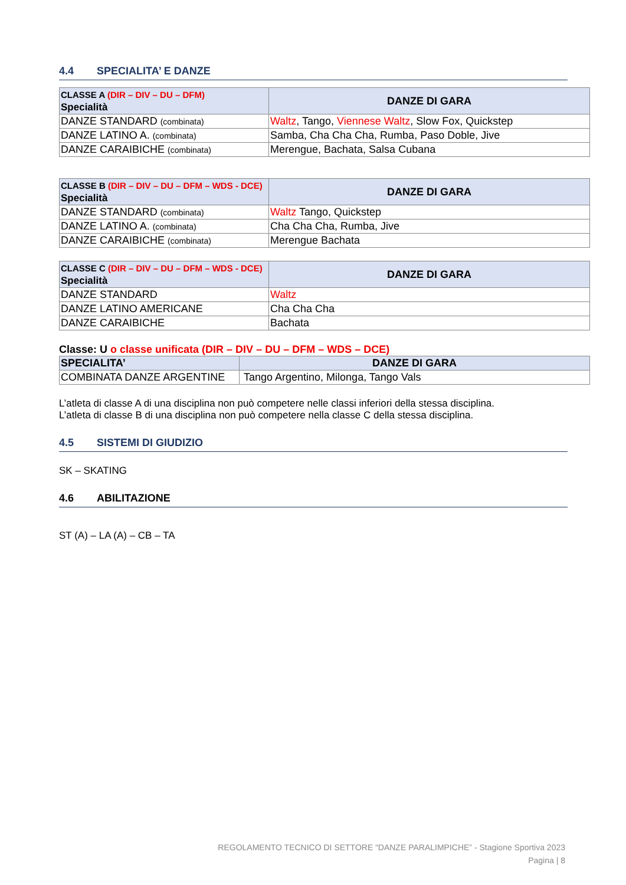4.4 SPECIALITA’ E DANZE
| CLASSE A (DIR – DIV – DU – DFM) Specialità | DANZE DI GARA |
| DANZE STANDARD (combinata) | Waltz , Tango, Viennese Waltz , Slow Fox, Quickstep |
| DANZE LATINO A. (combinata) | Samba, Cha Cha Cha, Rumba, Paso Doble, Jive |
| DANZE CARAIBICHE (combinata) | Merengue, Bachata, Salsa Cubana |
| CLASSE B (DIR – DIV – DU – DFM – WDS - DCE) Specialità | DANZE DI GARA |
| DANZE STANDARD (combinata) | Waltz Tango, Quickstep |
| DANZE LATINO A. (combinata) | Cha Cha Cha, Rumba, Jive |
| DANZE CARAIBICHE (combinata) | Merengue Bachata |
| CLASSE C (DIR – DIV – DU – DFM – WDS - DCE) Specialità | DANZE DI GARA |
| DANZE STANDARD | Waltz |
| DANZE LATINO AMERICANE | Cha Cha Cha |
| DANZE CARAIBICHE | Bachata |
Classe: U o classe unificata (DIR – DIV – DU – DFM – WDS – DCE)
| SPECIALITA’ | DANZE DI GARA |
| COMBINATA DANZE ARGENTINE | Tango Argentino, Milonga, Tango Vals |
L’atleta di classe A di una disciplina non può competere nelle classi inferiori della stessa disciplina.
L’atleta di classe B di una disciplina non può competere nella classe C della stessa disciplina.
4.5 SISTEMI DI GIUDIZIO
SK – SKATING
4.6 ABILITAZIONE
ST (A) – LA (A) – CB – TA
REGOLAMENTO TECNICO DI SETTORE “DANZE PARALIMPICHE” - Stagione Sportiva 2023
Pagina | 8